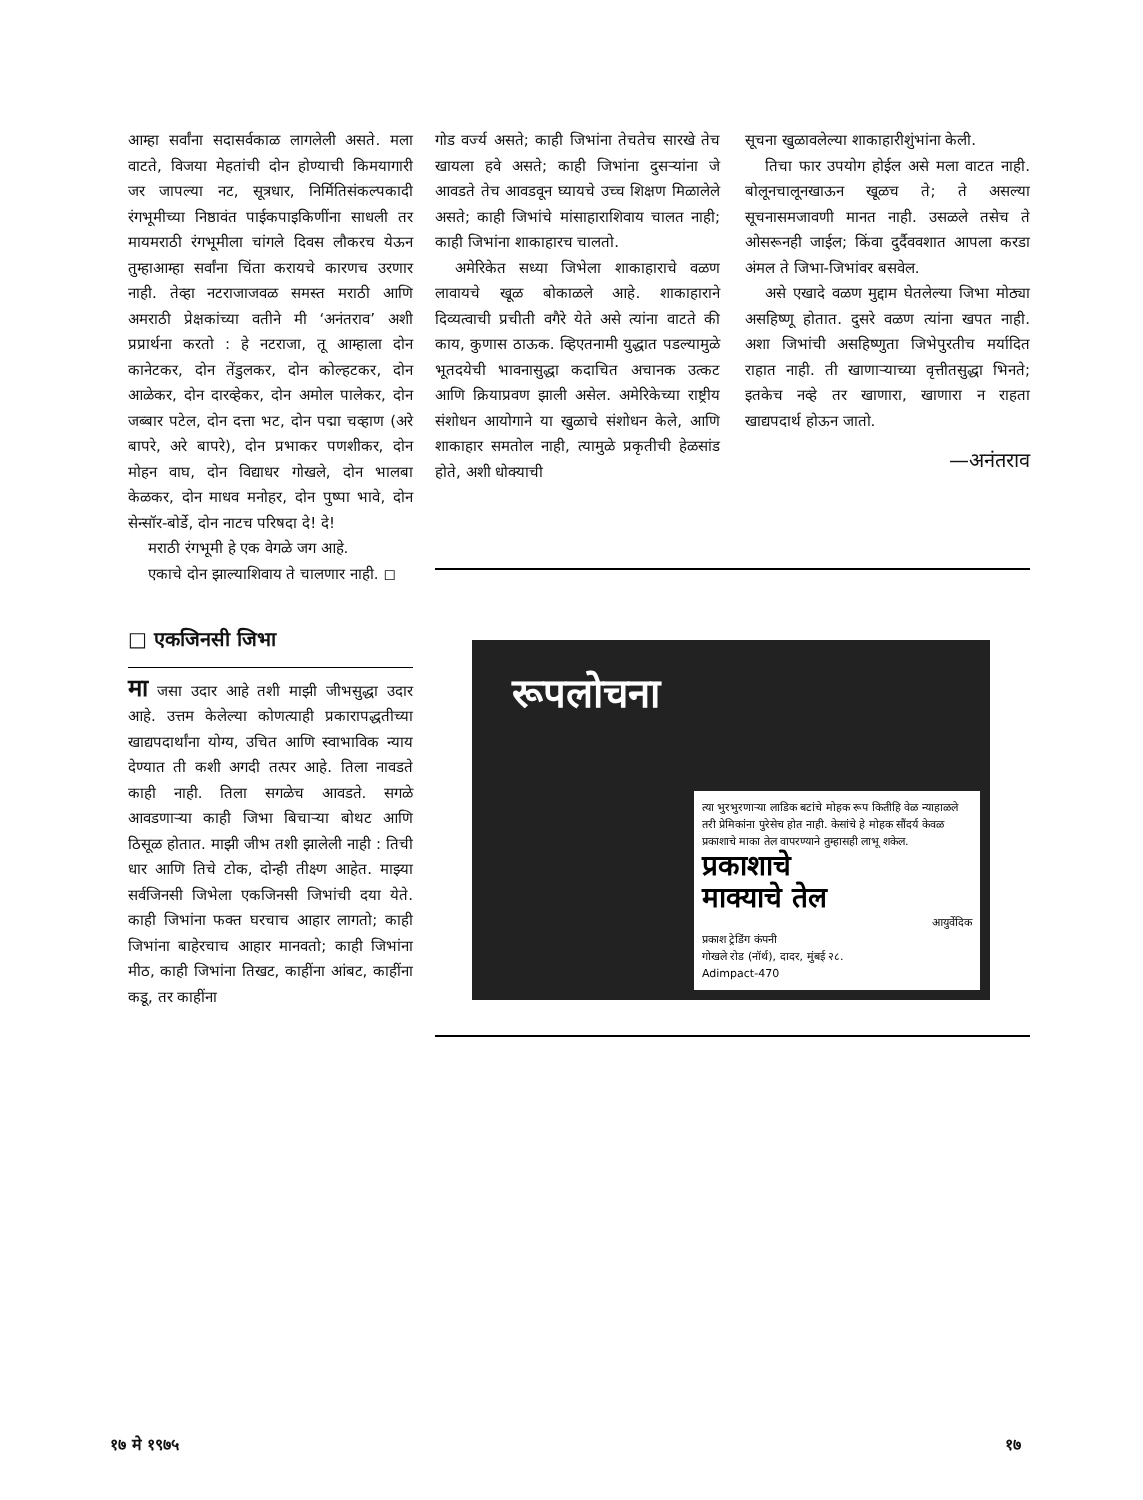आम्हा सर्वांना सदासर्वकाळ लागलेली असते. मला वाटते, विजया मेहतांची दोन होण्याची किमयागारी जर जापल्या नट, सूत्रधार, निर्मितिसंकल्पकादी रंगभूमीच्या निष्ठावंत पाईकपाइकिणींना साधली तर मायमराठी रंगभूमीला चांगले दिवस लौकरच येऊन तुम्हाआम्हा सर्वांना चिंता करायचे कारणच उरणार नाही. तेव्हा नटराजाजवळ समस्त मराठी आणि अमराठी प्रेक्षकांच्या वतीने मी ‘अनंतराव’ अशी प्रप्रार्थना करतो : हे नटराजा, तू आम्हाला दोन कानेटकर, दोन तेंडुलकर, दोन कोल्हटकर, दोन आळेकर, दोन दारव्हेकर, दोन अमोल पालेकर, दोन जब्बार पटेल, दोन दत्ता भट, दोन पद्मा चव्हाण (अरे बापरे, अरे बापरे), दोन प्रभाकर पणशीकर, दोन मोहन वाघ, दोन विद्याधर गोखले, दोन भालबा केळकर, दोन माधव मनोहर, दोन पुष्पा भावे, दोन सेन्सॉर-बोर्डे, दोन नाटच परिषदा दे! दे!
मराठी रंगभूमी हे एक वेगळे जग आहे.
एकाचे दोन झाल्याशिवाय ते चालणार नाही. ◻
□ एकजिनसी जिभा
मा जसा उदार आहे तशी माझी जीभसुद्धा उदार आहे. उत्तम केलेल्या कोणत्याही प्रकारापद्धतीच्या खाद्यपदार्थांना योग्य, उचित आणि स्वाभाविक न्याय देण्यात ती कशी अगदी तत्पर आहे. तिला नावडते काही नाही. तिला सगळेच आवडते. सगळे आवडणाऱ्या काही जिभा बिचाऱ्या बोथट आणि ठिसूळ होतात. माझी जीभ तशी झालेली नाही : तिची धार आणि तिचे टोक, दोन्ही तीक्ष्ण आहेत. माझ्या सर्वजिनसी जिभेला एकजिनसी जिभांची दया येते. काही जिभांना फक्त घरचाच आहार लागतो; काही जिभांना बाहेरचाच आहार मानवतो; काही जिभांना मीठ, काही जिभांना तिखट, काहींना आंबट, काहींना कडू, तर काहींना
गोड वर्ज्य असते; काही जिभांना तेचतेच सारखे तेच खायला हवे असते; काही जिभांना दुसऱ्यांना जे आवडते तेच आवडवून घ्यायचे उच्च शिक्षण मिळालेले असते; काही जिभांचे मांसाहाराशिवाय चालत नाही; काही जिभांना शाकाहारच चालतो.
अमेरिकेत सध्या जिभेला शाकाहाराचे वळण लावायचे खूळ बोकाळले आहे. शाकाहाराने दिव्यत्वाची प्रचीती वगैरे येते असे त्यांना वाटते की काय, कुणास ठाऊक. व्हिएतनामी युद्धात पडल्यामुळे भूतदयेची भावनासुद्धा कदाचित अचानक उत्कट आणि क्रियाप्रवण झाली असेल. अमेरिकेच्या राष्ट्रीय संशोधन आयोगाने या खुळाचे संशोधन केले, आणि शाकाहार समतोल नाही, त्यामुळे प्रकृतीची हेळसांड होते, अशी धोक्याची
सूचना खुळावलेल्या शाकाहारीशुंभांना केली.
तिचा फार उपयोग होईल असे मला वाटत नाही. बोलूनचालूनखाऊन खूळच ते; ते असल्या सूचनासमजावणी मानत नाही. उसळले तसेच ते ओसरूनही जाईल; किंवा दुर्दैववशात आपला करडा अंमल ते जिभा-जिभांवर बसवेल.
असे एखादे वळण मुद्दाम घेतलेल्या जिभा मोठ्या असहिष्णू होतात. दुसरे वळण त्यांना खपत नाही. अशा जिभांची असहिष्णुता जिभेपुरतीच मर्यादित राहात नाही. ती खाणाऱ्याच्या वृत्तीतसुद्धा भिनते; इतकेच नव्हे तर खाणारा, खाणारा न राहता खाद्यपदार्थ होऊन जातो.
—अनंतराव
रूपलोचना
त्या भुरभुरणाऱ्या लाडिक बटांचे मोहक रूप कितीहि वेळ न्याहाळले तरी प्रेमिकांना पुरेसेच होत नाही. केसांचे हे मोहक सौंदर्य केवळ प्रकाशाचे माका तेल वापरण्याने तुम्हासही लाभू शकेल.
प्रकाशाचे
माक्याचे तेल
आयुर्वेदिक
प्रकाश ट्रेडिंग कंपनी
गोखले रोड (नॉर्थ), दादर, मुंबई २८.
Adimpact-470
१७ मे १९७५ १७